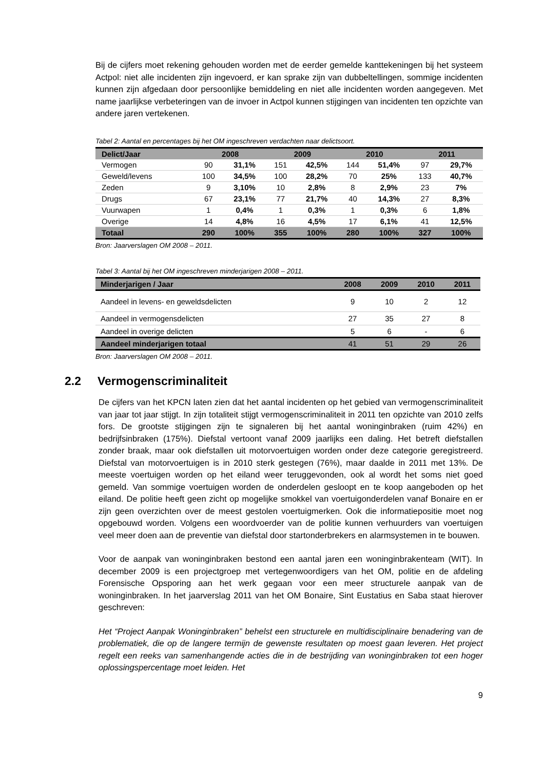Bij de cijfers moet rekening gehouden worden met de eerder gemelde kanttekeningen bij het systeem Actpol: niet alle incidenten zijn ingevoerd, er kan sprake zijn van dubbeltellingen, sommige incidenten kunnen zijn afgedaan door persoonlijke bemiddeling en niet alle incidenten worden aangegeven. Met name jaarlijkse verbeteringen van de invoer in Actpol kunnen stijgingen van incidenten ten opzichte van andere jaren vertekenen.
Tabel 2: Aantal en percentages bij het OM ingeschreven verdachten naar delictsoort.
| Delict/Jaar | 2008 | | 2009 | | 2010 | | 2011 | |
| --- | --- | --- | --- | --- | --- | --- | --- | --- |
| Vermogen | 90 | 31,1% | 151 | 42,5% | 144 | 51,4% | 97 | 29,7% |
| Geweld/levens | 100 | 34,5% | 100 | 28,2% | 70 | 25% | 133 | 40,7% |
| Zeden | 9 | 3,10% | 10 | 2,8% | 8 | 2,9% | 23 | 7% |
| Drugs | 67 | 23,1% | 77 | 21,7% | 40 | 14,3% | 27 | 8,3% |
| Vuurwapen | 1 | 0,4% | 1 | 0,3% | 1 | 0,3% | 6 | 1,8% |
| Overige | 14 | 4,8% | 16 | 4,5% | 17 | 6,1% | 41 | 12,5% |
| Totaal | 290 | 100% | 355 | 100% | 280 | 100% | 327 | 100% |
Bron: Jaarverslagen OM 2008 – 2011.
Tabel 3: Aantal bij het OM ingeschreven minderjarigen 2008 – 2011.
| Minderjarigen / Jaar | 2008 | 2009 | 2010 | 2011 |
| --- | --- | --- | --- | --- |
| Aandeel in levens- en geweldsdelicten | 9 | 10 | 2 | 12 |
| Aandeel in vermogensdelicten | 27 | 35 | 27 | 8 |
| Aandeel in overige delicten | 5 | 6 | - | 6 |
| Aandeel minderjarigen totaal | 41 | 51 | 29 | 26 |
Bron: Jaarverslagen OM 2008 – 2011.
2.2 Vermogenscriminaliteit
De cijfers van het KPCN laten zien dat het aantal incidenten op het gebied van vermogenscriminaliteit van jaar tot jaar stijgt. In zijn totaliteit stijgt vermogenscriminaliteit in 2011 ten opzichte van 2010 zelfs fors. De grootste stijgingen zijn te signaleren bij het aantal woninginbraken (ruim 42%) en bedrijfsinbraken (175%). Diefstal vertoont vanaf 2009 jaarlijks een daling. Het betreft diefstallen zonder braak, maar ook diefstallen uit motorvoertuigen worden onder deze categorie geregistreerd. Diefstal van motorvoertuigen is in 2010 sterk gestegen (76%), maar daalde in 2011 met 13%. De meeste voertuigen worden op het eiland weer teruggevonden, ook al wordt het soms niet goed gemeld. Van sommige voertuigen worden de onderdelen gesloopt en te koop aangeboden op het eiland. De politie heeft geen zicht op mogelijke smokkel van voertuigonderdelen vanaf Bonaire en er zijn geen overzichten over de meest gestolen voertuigmerken. Ook die informatiepositie moet nog opgebouwd worden. Volgens een woordvoerder van de politie kunnen verhuurders van voertuigen veel meer doen aan de preventie van diefstal door startonderbrekers en alarmsystemen in te bouwen.
Voor de aanpak van woninginbraken bestond een aantal jaren een woninginbrakenteam (WIT). In december 2009 is een projectgroep met vertegenwoordigers van het OM, politie en de afdeling Forensische Opsporing aan het werk gegaan voor een meer structurele aanpak van de woninginbraken. In het jaarverslag 2011 van het OM Bonaire, Sint Eustatius en Saba staat hierover geschreven:
Het “Project Aanpak Woninginbraken” behelst een structurele en multidisciplinaire benadering van de problematiek, die op de langere termijn de gewenste resultaten op moest gaan leveren. Het project regelt een reeks van samenhangende acties die in de bestrijding van woninginbraken tot een hoger oplossingspercentage moet leiden. Het
9